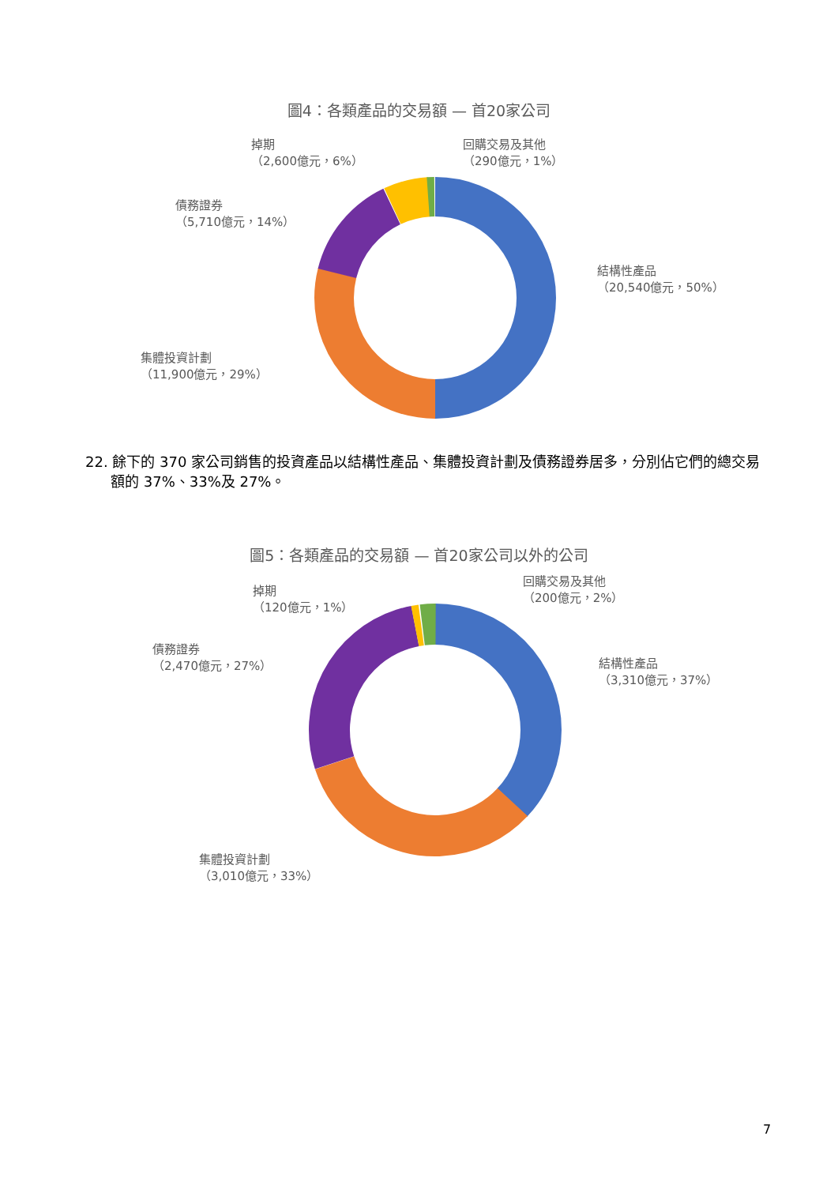圖4：各類產品的交易額 — 首20家公司
掉期
（2,600億元，6%）
回購交易及其他
（290億元，1%）
債務證券
（5,710億元，14%）
結構性產品
（20,540億元，50%）
集體投資計劃
（11,900億元，29%）
22. 餘下的 370 家公司銷售的投資產品以結構性產品、集體投資計劃及債務證券居多，分別佔它們的總交易額的 37%、33%及 27%。
圖5：各類產品的交易額 — 首20家公司以外的公司
掉期
（120億元，1%）
回購交易及其他
（200億元，2%）
債務證券
（2,470億元，27%）
結構性產品
（3,310億元，37%）
集體投資計劃
（3,010億元，33%）
7